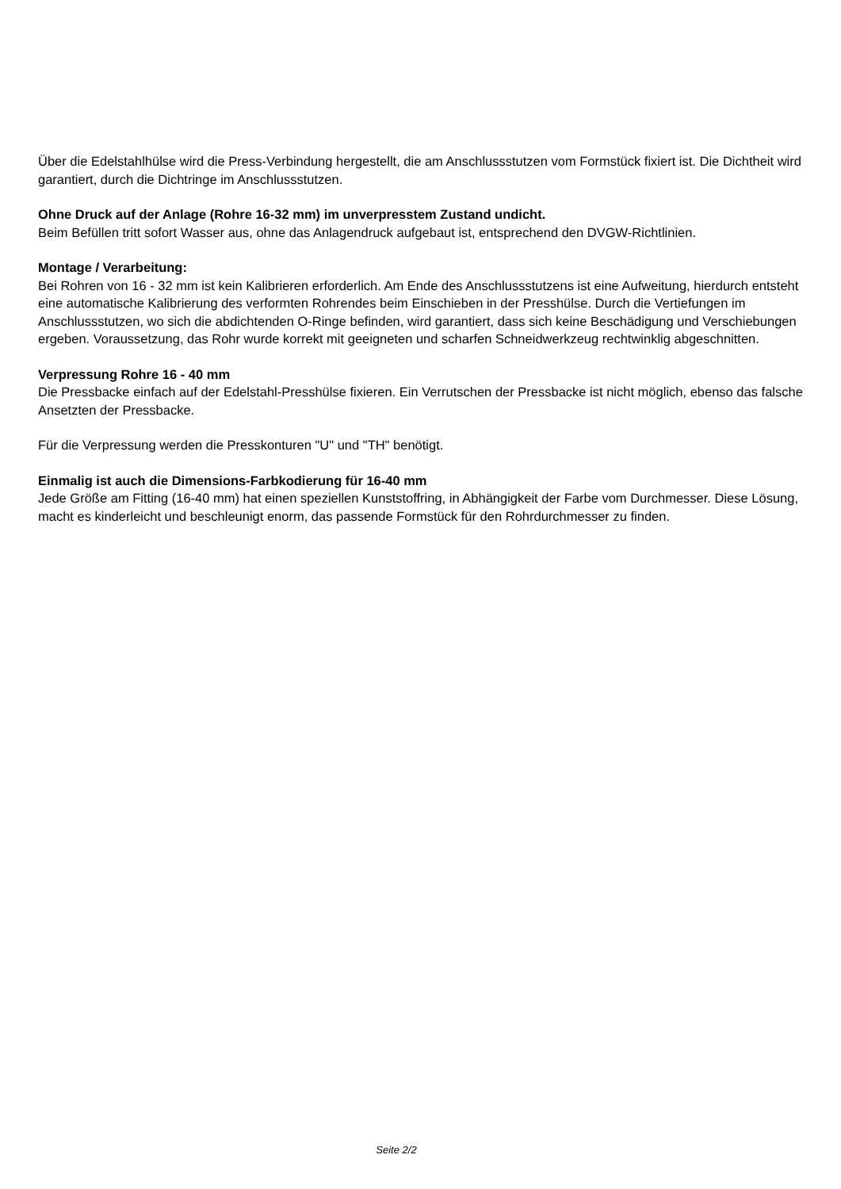Über die Edelstahlhülse wird die Press-Verbindung hergestellt, die am Anschlussstutzen vom Formstück fixiert ist. Die Dichtheit wird garantiert, durch die Dichtringe im Anschlussstutzen.
Ohne Druck auf der Anlage (Rohre 16-32 mm) im unverpresstem Zustand undicht.
Beim Befüllen tritt sofort Wasser aus, ohne das Anlagendruck aufgebaut ist, entsprechend den DVGW-Richtlinien.
Montage / Verarbeitung:
Bei Rohren von 16 - 32 mm ist kein Kalibrieren erforderlich. Am Ende des Anschlussstutzens ist eine Aufweitung, hierdurch entsteht eine automatische Kalibrierung des verformten Rohrendes beim Einschieben in der Presshülse. Durch die Vertiefungen im Anschlussstutzen, wo sich die abdichtenden O-Ringe befinden, wird garantiert, dass sich keine Beschädigung und Verschiebungen ergeben. Voraussetzung, das Rohr wurde korrekt mit geeigneten und scharfen Schneidwerkzeug rechtwinklig abgeschnitten.
Verpressung Rohre 16 - 40 mm
Die Pressbacke einfach auf der Edelstahl-Presshülse fixieren. Ein Verrutschen der Pressbacke ist nicht möglich, ebenso das falsche Ansetzten der Pressbacke.
Für die Verpressung werden die Presskonturen "U" und "TH" benötigt.
Einmalig ist auch die Dimensions-Farbkodierung für 16-40 mm
Jede Größe am Fitting (16-40 mm) hat einen speziellen Kunststoffring, in Abhängigkeit der Farbe vom Durchmesser. Diese Lösung, macht es kinderleicht und beschleunigt enorm, das passende Formstück für den Rohrdurchmesser zu finden.
Seite 2/2